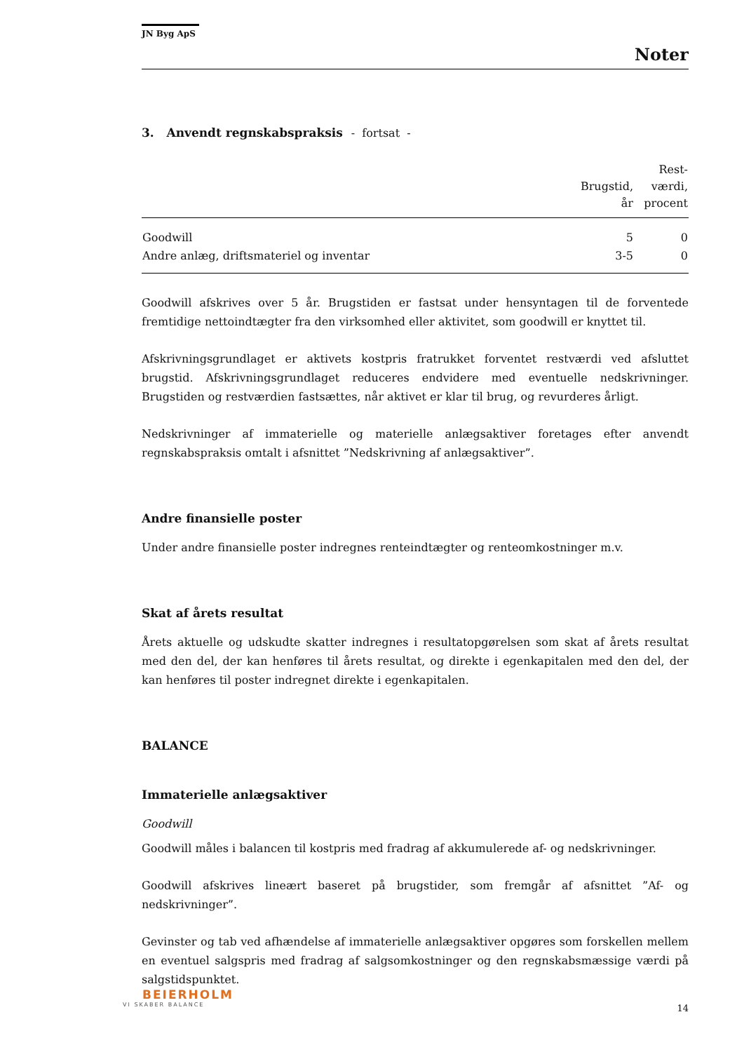JN Byg ApS
Noter
3. Anvendt regnskabspraksis - fortsat -
| | Brugstid, år | Rest- værdi, procent |
| --- | --- | --- |
| Goodwill | 5 | 0 |
| Andre anlæg, driftsmateriel og inventar | 3-5 | 0 |
Goodwill afskrives over 5 år. Brugstiden er fastsat under hensyntagen til de forventede fremtidige nettoindtægter fra den virksomhed eller aktivitet, som goodwill er knyttet til.
Afskrivningsgrundlaget er aktivets kostpris fratrukket forventet restværdi ved afsluttet brugstid. Afskrivningsgrundlaget reduceres endvidere med eventuelle nedskrivninger. Brugstiden og restværdien fastsættes, når aktivet er klar til brug, og revurderes årligt.
Nedskrivninger af immaterielle og materielle anlægsaktiver foretages efter anvendt regnskabspraksis omtalt i afsnittet ”Nedskrivning af anlægsaktiver”.
Andre finansielle poster
Under andre finansielle poster indregnes renteindtægter og renteomkostninger m.v.
Skat af årets resultat
Årets aktuelle og udskudte skatter indregnes i resultatopgørelsen som skat af årets resultat med den del, der kan henføres til årets resultat, og direkte i egenkapitalen med den del, der kan henføres til poster indregnet direkte i egenkapitalen.
BALANCE
Immaterielle anlægsaktiver
Goodwill
Goodwill måles i balancen til kostpris med fradrag af akkumulerede af- og nedskrivninger.
Goodwill afskrives lineært baseret på brugstider, som fremgår af afsnittet ”Af- og nedskrivninger”.
Gevinster og tab ved afhændelse af immaterielle anlægsaktiver opgøres som forskellen mellem en eventuel salgspris med fradrag af salgsomkostninger og den regnskabsmæssige værdi på salgstidspunktet.
BEIERHOLM
VI SKABER BALANCE
14